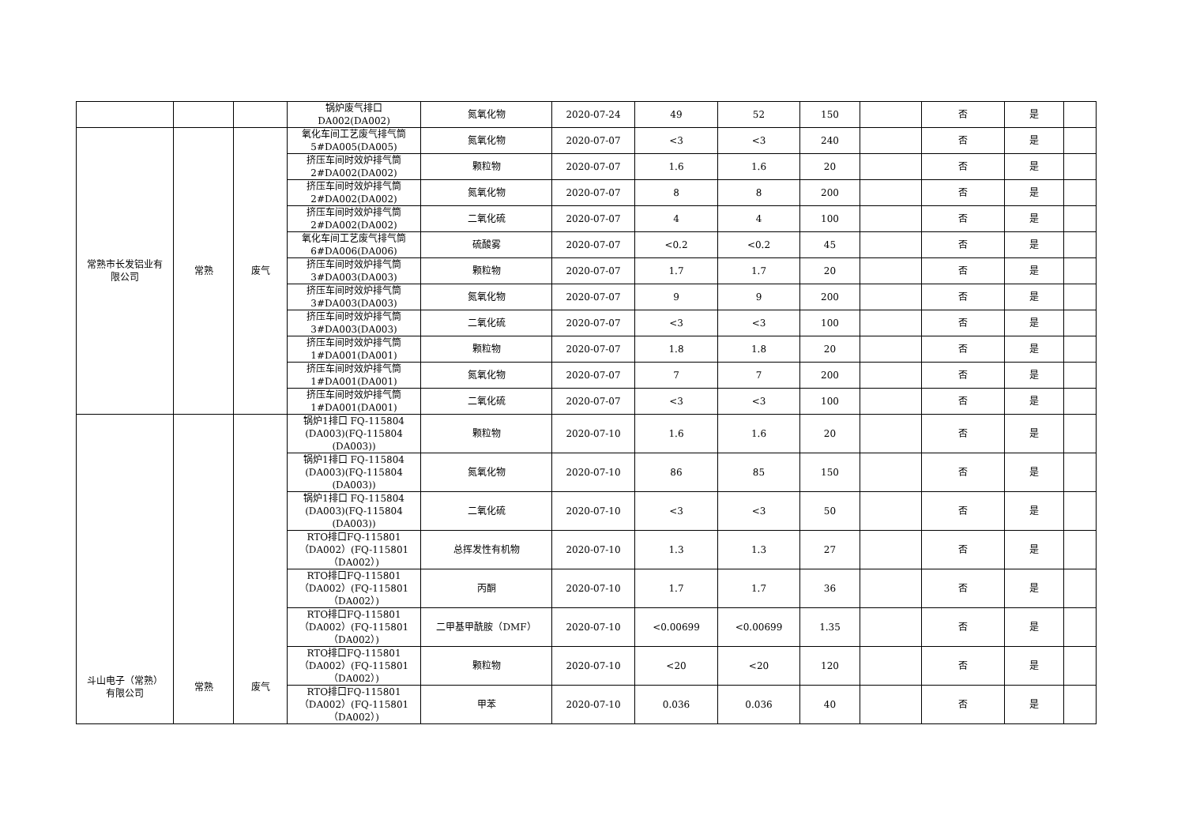| | | | 锅炉废气排口 DA002(DA002) | 氮氧化物 | 2020-07-24 | 49 | 52 | 150 | | 否 | 是 | |
| 常熟市长发铝业有 限公司 | 常熟 | 废气 | 氧化车间工艺废气排气筒 5#DA005(DA005) | 氮氧化物 | 2020-07-07 | <3 | <3 | 240 | | 否 | 是 | |
| | | | 挤压车间时效炉排气筒 2#DA002(DA002) | 颗粒物 | 2020-07-07 | 1.6 | 1.6 | 20 | | 否 | 是 | |
| | | | 挤压车间时效炉排气筒 2#DA002(DA002) | 氮氧化物 | 2020-07-07 | 8 | 8 | 200 | | 否 | 是 | |
| | | | 挤压车间时效炉排气筒 2#DA002(DA002) | 二氧化硫 | 2020-07-07 | 4 | 4 | 100 | | 否 | 是 | |
| | | | 氧化车间工艺废气排气筒 6#DA006(DA006) | 硫酸雾 | 2020-07-07 | <0.2 | <0.2 | 45 | | 否 | 是 | |
| | | | 挤压车间时效炉排气筒 3#DA003(DA003) | 颗粒物 | 2020-07-07 | 1.7 | 1.7 | 20 | | 否 | 是 | |
| | | | 挤压车间时效炉排气筒 3#DA003(DA003) | 氮氧化物 | 2020-07-07 | 9 | 9 | 200 | | 否 | 是 | |
| | | | 挤压车间时效炉排气筒 3#DA003(DA003) | 二氧化硫 | 2020-07-07 | <3 | <3 | 100 | | 否 | 是 | |
| | | | 挤压车间时效炉排气筒 1#DA001(DA001) | 颗粒物 | 2020-07-07 | 1.8 | 1.8 | 20 | | 否 | 是 | |
| | | | 挤压车间时效炉排气筒 1#DA001(DA001) | 氮氧化物 | 2020-07-07 | 7 | 7 | 200 | | 否 | 是 | |
| | | | 挤压车间时效炉排气筒 1#DA001(DA001) | 二氧化硫 | 2020-07-07 | <3 | <3 | 100 | | 否 | 是 | |
| 斗山电子（常熟） 有限公司 | 常熟 | 废气 | 锅炉1排口 FQ-115804 (DA003)(FQ-115804 (DA003)) | 颗粒物 | 2020-07-10 | 1.6 | 1.6 | 20 | | 否 | 是 | |
| | | | 锅炉1排口 FQ-115804 (DA003)(FQ-115804 (DA003)) | 氮氧化物 | 2020-07-10 | 86 | 85 | 150 | | 否 | 是 | |
| | | | 锅炉1排口 FQ-115804 (DA003)(FQ-115804 (DA003)) | 二氧化硫 | 2020-07-10 | <3 | <3 | 50 | | 否 | 是 | |
| | | | RTO排口FQ-115801 （DA002）(FQ-115801 （DA002）) | 总挥发性有机物 | 2020-07-10 | 1.3 | 1.3 | 27 | | 否 | 是 | |
| | | | RTO排口FQ-115801 （DA002）(FQ-115801 （DA002）) | 丙酮 | 2020-07-10 | 1.7 | 1.7 | 36 | | 否 | 是 | |
| | | | RTO排口FQ-115801 （DA002）(FQ-115801 （DA002）) | 二甲基甲酰胺（DMF） | 2020-07-10 | <0.00699 | <0.00699 | 1.35 | | 否 | 是 | |
| | | | RTO排口FQ-115801 （DA002）(FQ-115801 （DA002）) | 颗粒物 | 2020-07-10 | <20 | <20 | 120 | | 否 | 是 | |
| | | | RTO排口FQ-115801 （DA002）(FQ-115801 （DA002）) | 甲苯 | 2020-07-10 | 0.036 | 0.036 | 40 | | 否 | 是 | |